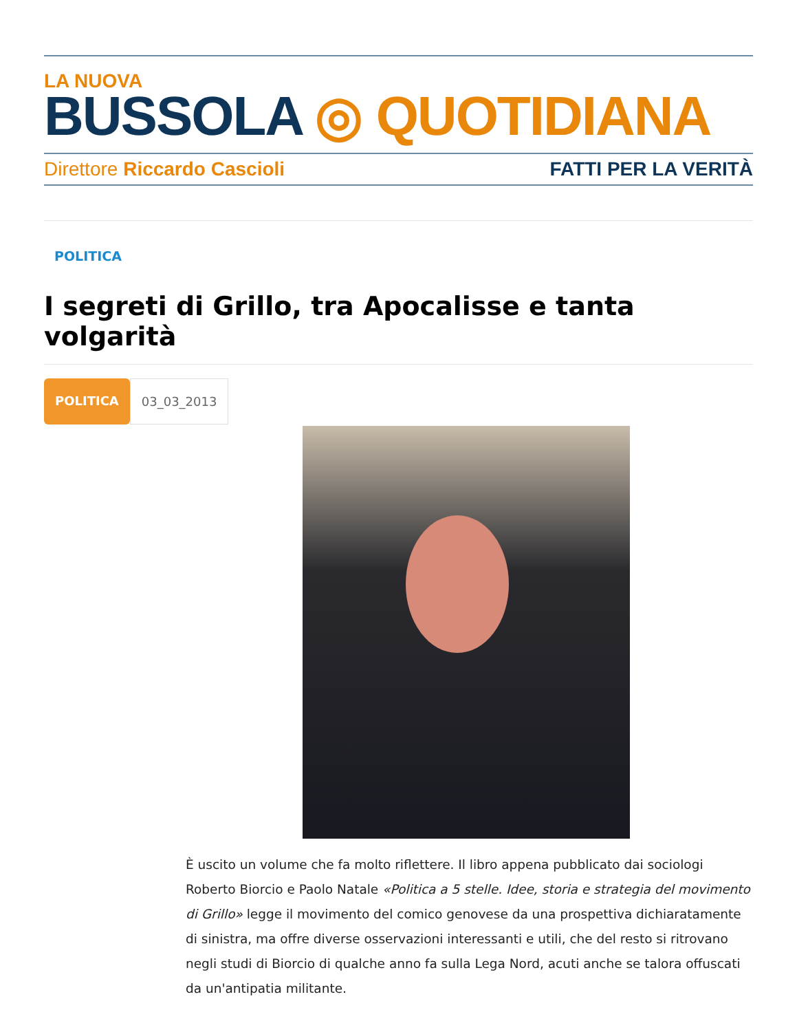LA NUOVA
BUSSOLA ◎ QUOTIDIANA
Direttore Riccardo Cascioli FATTI PER LA VERITÀ
POLITICA
I segreti di Grillo, tra Apocalisse e tanta volgarità
POLITICA 03_03_2013
È uscito un volume che fa molto riflettere. Il libro appena pubblicato dai sociologi Roberto Biorcio e Paolo Natale «Politica a 5 stelle. Idee, storia e strategia del movimento di Grillo» legge il movimento del comico genovese da una prospettiva dichiaratamente di sinistra, ma offre diverse osservazioni interessanti e utili, che del resto si ritrovano negli studi di Biorcio di qualche anno fa sulla Lega Nord, acuti anche se talora offuscati da un'antipatia militante.